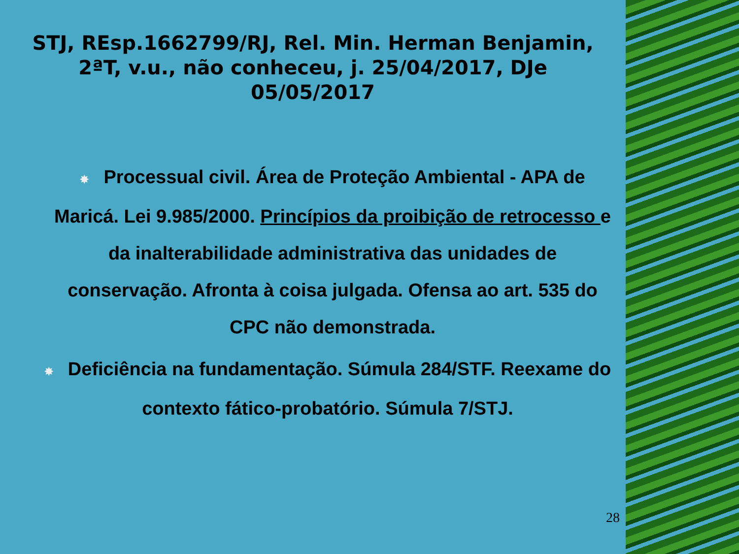STJ, REsp.1662799/RJ, Rel. Min. Herman Benjamin,
2ªT, v.u., não conheceu, j. 25/04/2017, DJe
05/05/2017
✸ Processual civil. Área de Proteção Ambiental - APA de Maricá. Lei 9.985/2000. Princípios da proibição de retrocesso e da inalterabilidade administrativa das unidades de conservação. Afronta à coisa julgada. Ofensa ao art. 535 do CPC não demonstrada.
✸ Deficiência na fundamentação. Súmula 284/STF. Reexame do contexto fático-probatório. Súmula 7/STJ.
28